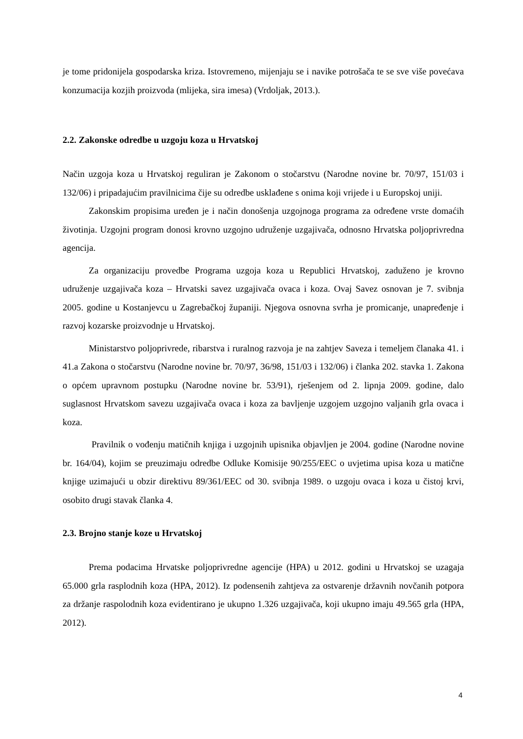je tome pridonijela gospodarska kriza. Istovremeno, mijenjaju se i navike potrošača te se sve više povećava konzumacija kozjih proizvoda (mlijeka, sira imesa) (Vrdoljak, 2013.).
2.2. Zakonske odredbe u uzgoju koza u Hrvatskoj
Način uzgoja koza u Hrvatskoj reguliran je Zakonom o stočarstvu (Narodne novine br. 70/97, 151/03 i 132/06) i pripadajućim pravilnicima čije su odredbe usklađene s onima koji vrijede i u Europskoj uniji.
Zakonskim propisima uređen je i način donošenja uzgojnoga programa za određene vrste domaćih životinja. Uzgojni program donosi krovno uzgojno udruženje uzgajivača, odnosno Hrvatska poljoprivredna agencija.
Za organizaciju provedbe Programa uzgoja koza u Republici Hrvatskoj, zaduženo je krovno udruženje uzgajivača koza – Hrvatski savez uzgajivača ovaca i koza. Ovaj Savez osnovan je 7. svibnja 2005. godine u Kostanjevcu u Zagrebačkoj županiji. Njegova osnovna svrha je promicanje, unapređenje i razvoj kozarske proizvodnje u Hrvatskoj.
Ministarstvo poljoprivrede, ribarstva i ruralnog razvoja je na zahtjev Saveza i temeljem članaka 41. i 41.a Zakona o stočarstvu (Narodne novine br. 70/97, 36/98, 151/03 i 132/06) i članka 202. stavka 1. Zakona o općem upravnom postupku (Narodne novine br. 53/91), rješenjem od 2. lipnja 2009. godine, dalo suglasnost Hrvatskom savezu uzgajivača ovaca i koza za bavljenje uzgojem uzgojno valjanih grla ovaca i koza.
Pravilnik o vođenju matičnih knjiga i uzgojnih upisnika objavljen je 2004. godine (Narodne novine br. 164/04), kojim se preuzimaju odredbe Odluke Komisije 90/255/EEC o uvjetima upisa koza u matične knjige uzimajući u obzir direktivu 89/361/EEC od 30. svibnja 1989. o uzgoju ovaca i koza u čistoj krvi, osobito drugi stavak članka 4.
2.3. Brojno stanje koze u Hrvatskoj
Prema podacima Hrvatske poljoprivredne agencije (HPA) u 2012. godini u Hrvatskoj se uzagaja 65.000 grla rasplodnih koza (HPA, 2012). Iz podensenih zahtjeva za ostvarenje državnih novčanih potpora za držanje raspolodnih koza evidentirano je ukupno 1.326 uzgajivača, koji ukupno imaju 49.565 grla (HPA, 2012).
4